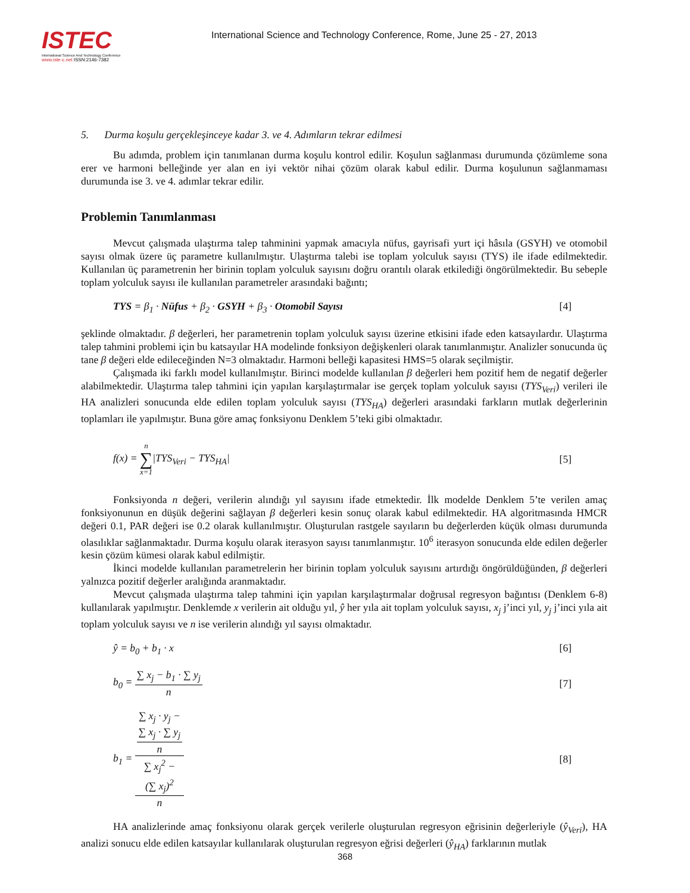ISTEC
International Science And Technology Conference
www.iste-c.net ISSN:2146-7382
International Science and Technology Conference, Rome, June 25 - 27, 2013
5. Durma koşulu gerçekleşinceye kadar 3. ve 4. Adımların tekrar edilmesi
Bu adımda, problem için tanımlanan durma koşulu kontrol edilir. Koşulun sağlanması durumunda çözümleme sona erer ve harmoni belleğinde yer alan en iyi vektör nihai çözüm olarak kabul edilir. Durma koşulunun sağlanmaması durumunda ise 3. ve 4. adımlar tekrar edilir.
Problemin Tanımlanması
Mevcut çalışmada ulaştırma talep tahminini yapmak amacıyla nüfus, gayrisafi yurt içi hâsıla (GSYH) ve otomobil sayısı olmak üzere üç parametre kullanılmıştır. Ulaştırma talebi ise toplam yolculuk sayısı (TYS) ile ifade edilmektedir. Kullanılan üç parametrenin her birinin toplam yolculuk sayısını doğru orantılı olarak etkilediği öngörülmektedir. Bu sebeple toplam yolculuk sayısı ile kullanılan parametreler arasındaki bağıntı;
TYS = β<sub>1</sub> · Nüfus + β<sub>2</sub> · GSYH + β<sub>3</sub> · Otomobil Sayısı [4]
şeklinde olmaktadır. β değerleri, her parametrenin toplam yolculuk sayısı üzerine etkisini ifade eden katsayılardır. Ulaştırma talep tahmini problemi için bu katsayılar HA modelinde fonksiyon değişkenleri olarak tanımlanmıştır. Analizler sonucunda üç tane β değeri elde edileceğinden N=3 olmaktadır. Harmoni belleği kapasitesi HMS=5 olarak seçilmiştir.
Çalışmada iki farklı model kullanılmıştır. Birinci modelde kullanılan β değerleri hem pozitif hem de negatif değerler alabilmektedir. Ulaştırma talep tahmini için yapılan karşılaştırmalar ise gerçek toplam yolculuk sayısı (TYS<sub>Veri</sub>) verileri ile HA analizleri sonucunda elde edilen toplam yolculuk sayısı (TYS<sub>HA</sub>) değerleri arasındaki farkların mutlak değerlerinin toplamları ile yapılmıştır. Buna göre amaç fonksiyonu Denklem 5’teki gibi olmaktadır.
f(x) = n ∑ x=1|TYS<sub>Veri</sub> − TYS<sub>HA</sub>| [5]
Fonksiyonda n değeri, verilerin alındığı yıl sayısını ifade etmektedir. İlk modelde Denklem 5’te verilen amaç fonksiyonunun en düşük değerini sağlayan β değerleri kesin sonuç olarak kabul edilmektedir. HA algoritmasında HMCR değeri 0.1, PAR değeri ise 0.2 olarak kullanılmıştır. Oluşturulan rastgele sayıların bu değerlerden küçük olması durumunda olasılıklar sağlanmaktadır. Durma koşulu olarak iterasyon sayısı tanımlanmıştır. 10<sup>6</sup> iterasyon sonucunda elde edilen değerler kesin çözüm kümesi olarak kabul edilmiştir.
İkinci modelde kullanılan parametrelerin her birinin toplam yolculuk sayısını artırdığı öngörüldüğünden, β değerleri yalnızca pozitif değerler aralığında aranmaktadır.
Mevcut çalışmada ulaştırma talep tahmini için yapılan karşılaştırmalar doğrusal regresyon bağıntısı (Denklem 6-8) kullanılarak yapılmıştır. Denklemde x verilerin ait olduğu yıl, ŷ her yıla ait toplam yolculuk sayısı, x<sub>j</sub> j’inci yıl, y<sub>j</sub> j’inci yıla ait toplam yolculuk sayısı ve n ise verilerin alındığı yıl sayısı olmaktadır.
ŷ = b<sub>0</sub> + b<sub>1</sub> · x [6]
b<sub>0</sub> = ∑ x<sub>j</sub> − b<sub>1</sub> · ∑ y<sub>j</sub> n [7]
b<sub>1</sub> = ∑ x<sub>j</sub> · y<sub>j</sub> −
∑ x<sub>j</sub> · ∑ y<sub>j</sub>
n ∑ x<sub>j</sub><sup>2</sup> −
(∑ x<sub>j</sub>)<sup>2</sup>
n [8]
HA analizlerinde amaç fonksiyonu olarak gerçek verilerle oluşturulan regresyon eğrisinin değerleriyle (ŷ<sub>Veri</sub>), HA analizi sonucu elde edilen katsayılar kullanılarak oluşturulan regresyon eğrisi değerleri (ŷ<sub>HA</sub>) farklarının mutlak
368